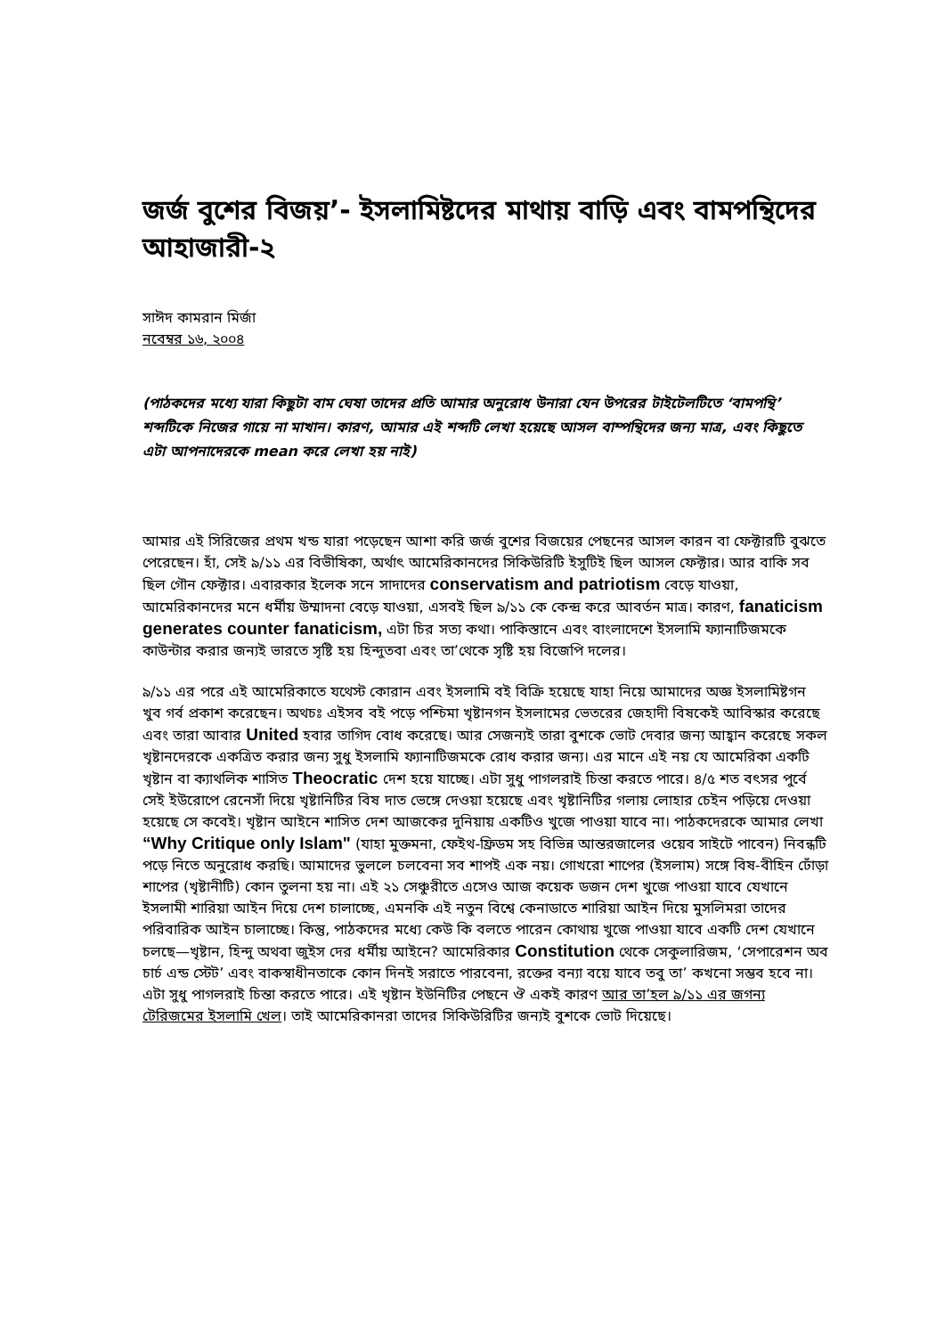জর্জ বুশের বিজয়’- ইসলামিষ্টদের মাথায় বাড়ি এবং বামপন্থিদের আহাজারী-২
সাঈদ কামরান মির্জা
নবেম্বর ১৬, ২০০৪
(পাঠকদের মধ্যে যারা কিছুটা বাম ঘেষা তাদের প্রতি আমার অনুরোধ উনারা যেন উপরের টাইটেলটিতে ‘বামপন্থি’ শব্দটিকে নিজের গায়ে না মাখান। কারণ, আমার এই শব্দটি লেখা হয়েছে আসল বাম্পন্থিদের জন্য মাত্র, এবং কিছুতে এটা আপনাদেরকে mean করে লেখা হয় নাই)
আমার এই সিরিজের প্রথম খন্ড যারা পড়েছেন আশা করি জর্জ বুশের বিজয়ের পেছনের আসল কারন বা ফেক্টারটি বুঝতে পেরেছেন। হাঁ, সেই ৯/১১ এর বিভীষিকা, অর্থাৎ আমেরিকানদের সিকিউরিটি ইসুটিই ছিল আসল ফেক্টার। আর বাকি সব ছিল গৌন ফেক্টার। এবারকার ইলেক সনে সাদাদের conservatism and patriotism বেড়ে যাওয়া, আমেরিকানদের মনে ধর্মীয় উম্মাদনা বেড়ে যাওয়া, এসবই ছিল ৯/১১ কে কেন্দ্র করে আবর্তন মাত্র। কারণ, fanaticism generates counter fanaticism, এটা চির সত্য কথা। পাকিস্তানে এবং বাংলাদেশে ইসলামি ফ্যানাটিজমকে কাউন্টার করার জন্যই ভারতে সৃষ্টি হয় হিন্দুতবা এবং তা’থেকে সৃষ্টি হয় বিজেপি দলের।
৯/১১ এর পরে এই আমেরিকাতে যথেস্ট কোরান এবং ইসলামি বই বিক্রি হয়েছে যাহা নিয়ে আমাদের অজ্ঞ ইসলামিষ্টগন খুব গর্ব প্রকাশ করেছেন। অথচঃ এইসব বই পড়ে পশ্চিমা খৃষ্টানগন ইসলামের ভেতরের জেহাদী বিষকেই আবিস্কার করেছে এবং তারা আবার United হবার তাগিদ বোধ করেছে। আর সেজন্যই তারা বুশকে ভোট দেবার জন্য আহ্বান করেছে সকল খৃষ্টানদেরকে একত্রিত করার জন্য সুধু ইসলামি ফ্যানাটিজমকে রোধ করার জন্য। এর মানে এই নয় যে আমেরিকা একটি খৃষ্টান বা ক্যাথলিক শাসিত Theocratic দেশ হয়ে যাচ্ছে। এটা সুধু পাগলরাই চিন্তা করতে পারে। ৪/৫ শত বৎসর পুর্বে সেই ইউরোপে রেনেসাঁ দিয়ে খৃষ্টানিটির বিষ দাত ভেঙ্গে দেওয়া হয়েছে এবং খৃষ্টানিটির গলায় লোহার চেইন পড়িয়ে দেওয়া হয়েছে সে কবেই। খৃষ্টান আইনে শাসিত দেশ আজকের দুনিয়ায় একটিও খুজে পাওয়া যাবে না। পাঠকদেরকে আমার লেখা “Why Critique only Islam" (যাহা মুক্তমনা, ফেইথ-ফ্রিডম সহ বিভিন্ন আন্তরজালের ওয়েব সাইটে পাবেন) নিবন্ধটি পড়ে নিতে অনুরোধ করছি। আমাদের ভুললে চলবেনা সব শাপই এক নয়। গোখরো শাপের (ইসলাম) সঙ্গে বিষ-বীহিন ঢোঁড়া শাপের (খৃষ্টানীটি) কোন তুলনা হয় না। এই ২১ সেঞ্চুরীতে এসেও আজ কয়েক ডজন দেশ খুজে পাওয়া যাবে যেখানে ইসলামী শারিয়া আইন দিয়ে দেশ চালাচ্ছে, এমনকি এই নতুন বিশ্বে কেনাডাতে শারিয়া আইন দিয়ে মুসলিমরা তাদের পরিবারিক আইন চালাচ্ছে। কিন্তু, পাঠকদের মধ্যে কেউ কি বলতে পারেন কোথায় খুজে পাওয়া যাবে একটি দেশ যেখানে চলছে—খৃষ্টান, হিন্দু অথবা জুইস দের ধর্মীয় আইনে? আমেরিকার Constitution থেকে সেকুলারিজম, ‘সেপারেশন অব চার্চ এন্ড স্টেট’ এবং বাকস্বাধীনতাকে কোন দিনই সরাতে পারবেনা, রক্তের বন্যা বয়ে যাবে তবু তা’ কখনো সম্ভব হবে না। এটা সুধু পাগলরাই চিন্তা করতে পারে। এই খৃষ্টান ইউনিটির পেছনে ঔ একই কারণ আর তা’হল ৯/১১ এর জগন্য টেরিজমের ইসলামি খেল। তাই আমেরিকানরা তাদের সিকিউরিটির জন্যই বুশকে ভোট দিয়েছে।